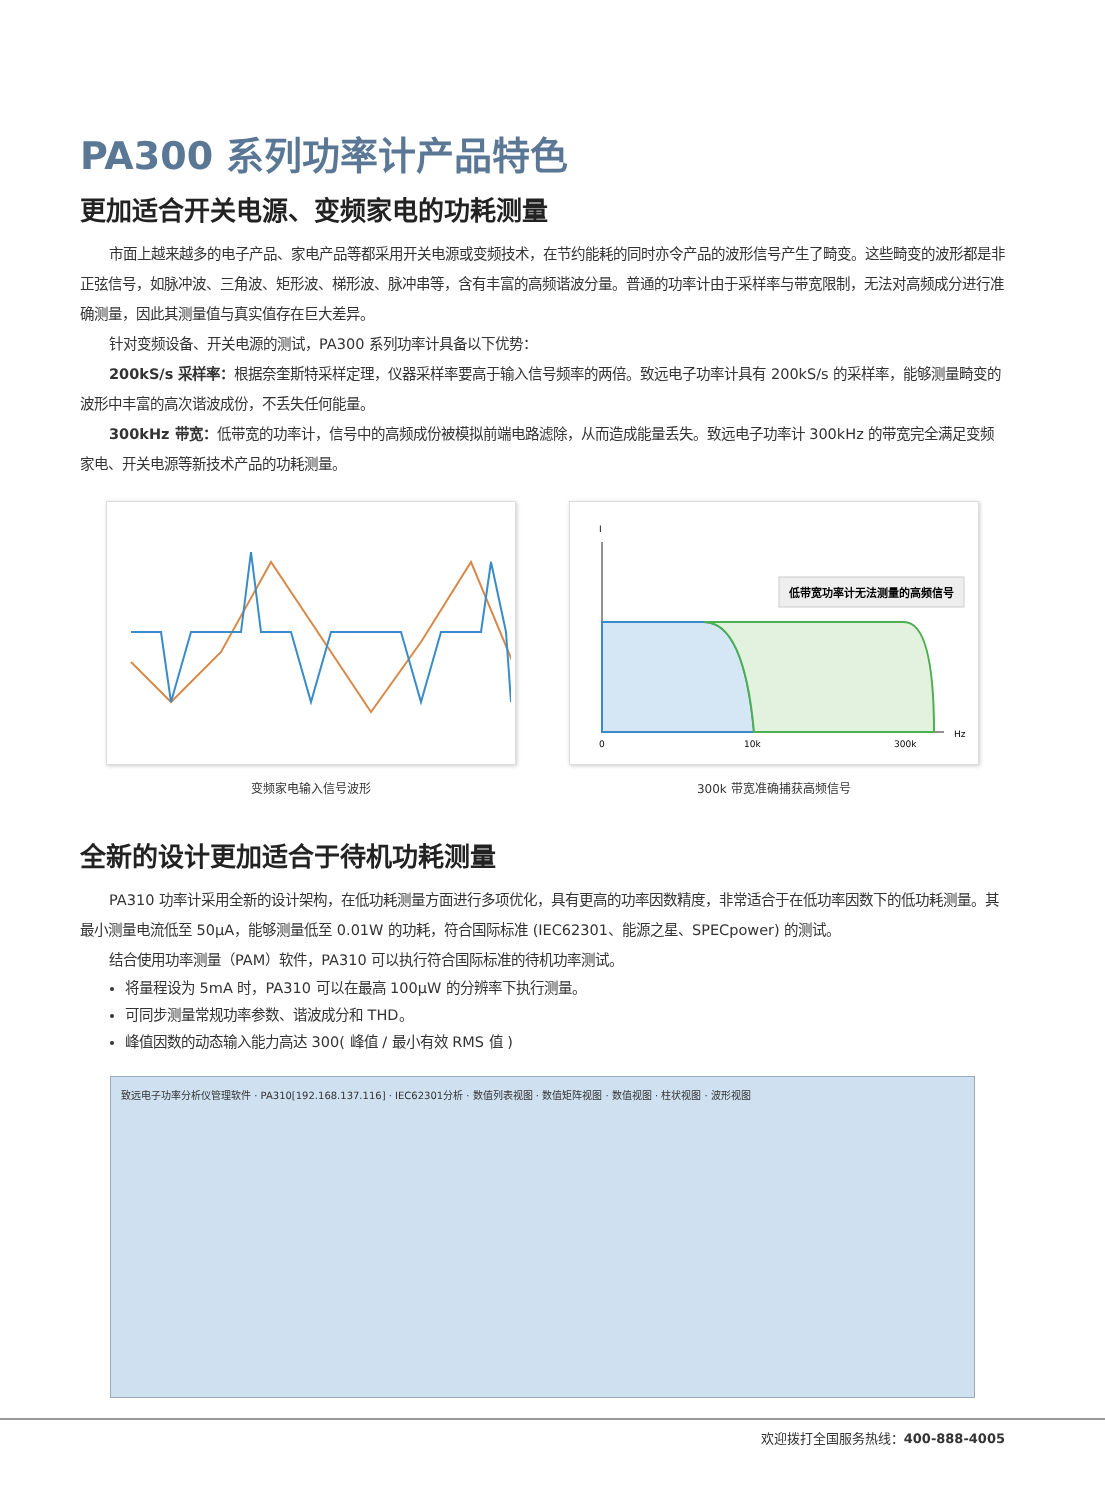PA300 系列功率计产品特色
更加适合开关电源、变频家电的功耗测量
市面上越来越多的电子产品、家电产品等都采用开关电源或变频技术，在节约能耗的同时亦令产品的波形信号产生了畸变。这些畸变的波形都是非正弦信号，如脉冲波、三角波、矩形波、梯形波、脉冲串等，含有丰富的高频谐波分量。普通的功率计由于采样率与带宽限制，无法对高频成分进行准确测量，因此其测量值与真实值存在巨大差异。
针对变频设备、开关电源的测试，PA300 系列功率计具备以下优势：
200kS/s 采样率：根据奈奎斯特采样定理，仪器采样率要高于输入信号频率的两倍。致远电子功率计具有 200kS/s 的采样率，能够测量畸变的波形中丰富的高次谐波成份，不丢失任何能量。
300kHz 带宽：低带宽的功率计，信号中的高频成份被模拟前端电路滤除，从而造成能量丢失。致远电子功率计 300kHz 的带宽完全满足变频家电、开关电源等新技术产品的功耗测量。
变频家电输入信号波形
I
Hz
0
10k
300k
低带宽功率计无法测量的高频信号
300k 带宽准确捕获高频信号
全新的设计更加适合于待机功耗测量
PA310 功率计采用全新的设计架构，在低功耗测量方面进行多项优化，具有更高的功率因数精度，非常适合于在低功率因数下的低功耗测量。其最小测量电流低至 50μA，能够测量低至 0.01W 的功耗，符合国际标准 (IEC62301、能源之星、SPECpower) 的测试。
结合使用功率测量（PAM）软件，PA310 可以执行符合国际标准的待机功率测试。
将量程设为 5mA 时，PA310 可以在最高 100μW 的分辨率下执行测量。
可同步测量常规功率参数、谐波成分和 THD。
峰值因数的动态输入能力高达 300( 峰值 / 最小有效 RMS 值 )
致远电子功率分析仪管理软件 · PA310[192.168.137.116] · IEC62301分析 · 数值列表视图 · 数值矩阵视图 · 数值视图 · 柱状视图 · 波形视图
欢迎拨打全国服务热线：400-888-4005